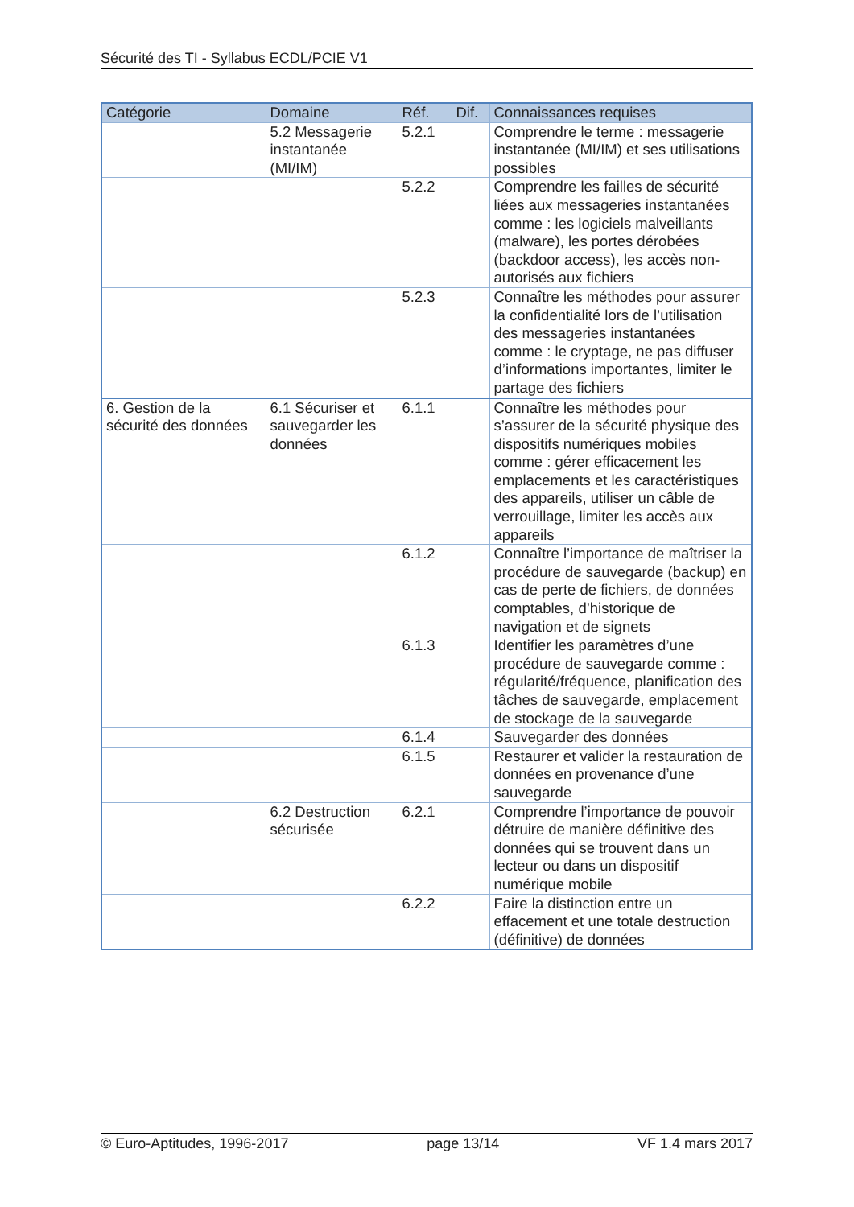Sécurité des TI - Syllabus ECDL/PCIE V1
| Catégorie | Domaine | Réf. | Dif. | Connaissances requises |
| --- | --- | --- | --- | --- |
| | 5.2 Messagerie instantanée (MI/IM) | 5.2.1 | | Comprendre le terme : messagerie instantanée (MI/IM) et ses utilisations possibles |
| | | 5.2.2 | | Comprendre les failles de sécurité liées aux messageries instantanées comme : les logiciels malveillants (malware), les portes dérobées (backdoor access), les accès non-autorisés aux fichiers |
| | | 5.2.3 | | Connaître les méthodes pour assurer la confidentialité lors de l’utilisation des messageries instantanées comme : le cryptage, ne pas diffuser d’informations importantes, limiter le partage des fichiers |
| 6. Gestion de la sécurité des données | 6.1 Sécuriser et sauvegarder les données | 6.1.1 | | Connaître les méthodes pour s’assurer de la sécurité physique des dispositifs numériques mobiles comme : gérer efficacement les emplacements et les caractéristiques des appareils, utiliser un câble de verrouillage, limiter les accès aux appareils |
| | | 6.1.2 | | Connaître l’importance de maîtriser la procédure de sauvegarde (backup) en cas de perte de fichiers, de données comptables, d’historique de navigation et de signets |
| | | 6.1.3 | | Identifier les paramètres d’une procédure de sauvegarde comme : régularité/fréquence, planification des tâches de sauvegarde, emplacement de stockage de la sauvegarde |
| | | 6.1.4 | | Sauvegarder des données |
| | | 6.1.5 | | Restaurer et valider la restauration de données en provenance d’une sauvegarde |
| | 6.2 Destruction sécurisée | 6.2.1 | | Comprendre l’importance de pouvoir détruire de manière définitive des données qui se trouvent dans un lecteur ou dans un dispositif numérique mobile |
| | | 6.2.2 | | Faire la distinction entre un effacement et une totale destruction (définitive) de données |
© Euro-Aptitudes, 1996-2017 page 13/14 VF 1.4 mars 2017